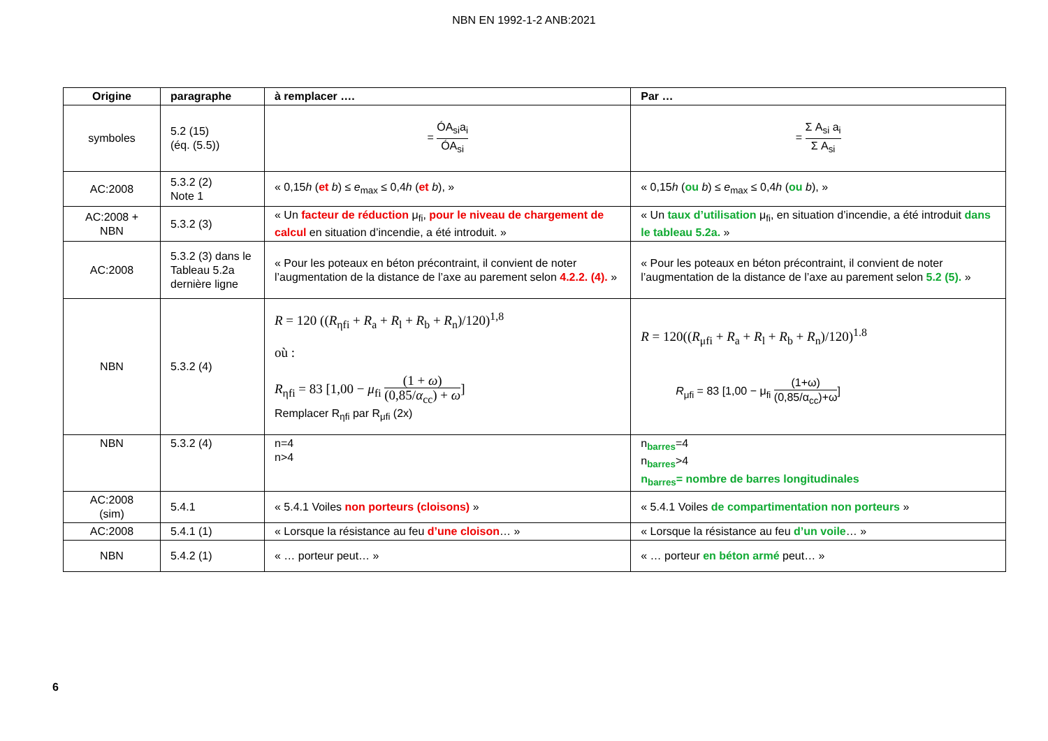NBN EN 1992-1-2 ANB:2021
| Origine | paragraphe | à remplacer …. | Par … |
| --- | --- | --- | --- |
| symboles | 5.2 (15) (éq. (5.5)) | = ÓA<sub>si</sub>a<sub>i</sub> ÓA<sub>si</sub> | = Σ A<sub>si</sub> a<sub>i</sub> Σ A<sub>si</sub> |
| AC:2008 | 5.3.2 (2) Note 1 | « 0,15 h ( et b ) ≤ e<sub>max</sub> ≤ 0,4 h ( et b ), » | « 0,15 h ( ou b ) ≤ e<sub>max</sub> ≤ 0,4 h ( ou b ), » |
| AC:2008 + NBN | 5.3.2 (3) | « Un facteur de réduction μ<sub>fi</sub>, pour le niveau de chargement de calcul en situation d’incendie, a été introduit. » | « Un taux d’utilisation μ<sub>fi</sub>, en situation d’incendie, a été introduit dans le tableau 5.2a. » |
| AC:2008 | 5.3.2 (3) dans le Tableau 5.2a dernière ligne | « Pour les poteaux en béton précontraint, il convient de noter l’augmentation de la distance de l’axe au parement selon 4.2.2. (4). » | « Pour les poteaux en béton précontraint, il convient de noter l’augmentation de la distance de l’axe au parement selon 5.2 (5). » |
| NBN | 5.3.2 (4) | R = 120 (( R<sub>ηfi</sub> + R<sub>a</sub> + R<sub>l</sub> + R<sub>b</sub> + R<sub>n</sub>)/120)<sup>1,8</sup> où : R<sub>ηfi</sub> = 83 [1,00 − μ<sub>fi</sub> (1 + ω ) (0,85/ α<sub>cc</sub>) + ω ] Remplacer R<sub>ηfi</sub> par R<sub>μfi</sub> (2x) | R = 120(( R<sub>μfi</sub> + R<sub>a</sub> + R<sub>l</sub> + R<sub>b</sub> + R<sub>n</sub>)/120)<sup>1.8</sup> R<sub>μfi</sub> = 83 [1,00 − μ<sub>fi</sub> (1+ω) (0,85/α<sub>cc</sub>)+ω ] |
| NBN | 5.3.2 (4) | n=4 n>4 | n<sub>barres</sub>=4 n<sub>barres</sub>>4 n<sub>barres</sub>= nombre de barres longitudinales |
| AC:2008 (sim) | 5.4.1 | « 5.4.1 Voiles non porteurs (cloisons) » | « 5.4.1 Voiles de compartimentation non porteurs » |
| AC:2008 | 5.4.1 (1) | « Lorsque la résistance au feu d’une cloison … » | « Lorsque la résistance au feu d’un voile … » |
| NBN | 5.4.2 (1) | « … porteur peut… » | « … porteur en béton armé peut… » |
6